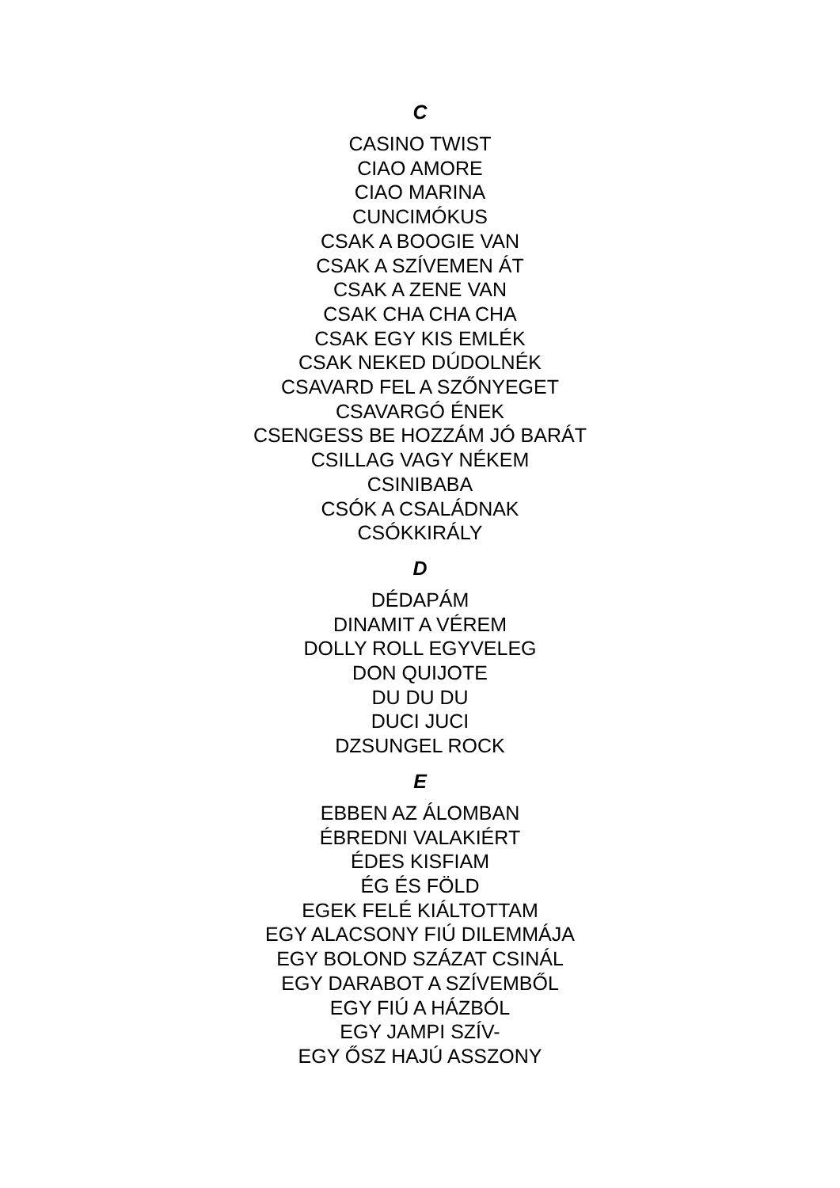C
CASINO TWIST
CIAO AMORE
CIAO MARINA
CUNCIMÓKUS
CSAK A BOOGIE VAN
CSAK A SZÍVEMEN ÁT
CSAK A ZENE VAN
CSAK CHA CHA CHA
CSAK EGY KIS EMLÉK
CSAK NEKED DÚDOLNÉK
CSAVARD FEL A SZŐNYEGET
CSAVARGÓ ÉNEK
CSENGESS BE HOZZÁM JÓ BARÁT
CSILLAG VAGY NÉKEM
CSINIBABA
CSÓK A CSALÁDNAK
CSÓKKIRÁLY
D
DÉDAPÁM
DINAMIT A VÉREM
DOLLY ROLL EGYVELEG
DON QUIJOTE
DU DU DU
DUCI JUCI
DZSUNGEL ROCK
E
EBBEN AZ ÁLOMBAN
ÉBREDNI VALAKIÉRT
ÉDES KISFIAM
ÉG ÉS FÖLD
EGEK FELÉ KIÁLTOTTAM
EGY ALACSONY FIÚ DILEMMÁJA
EGY BOLOND SZÁZAT CSINÁL
EGY DARABOT A SZÍVEMBŐL
EGY FIÚ A HÁZBÓL
EGY JAMPI SZÍV-
EGY ŐSZ HAJÚ ASSZONY